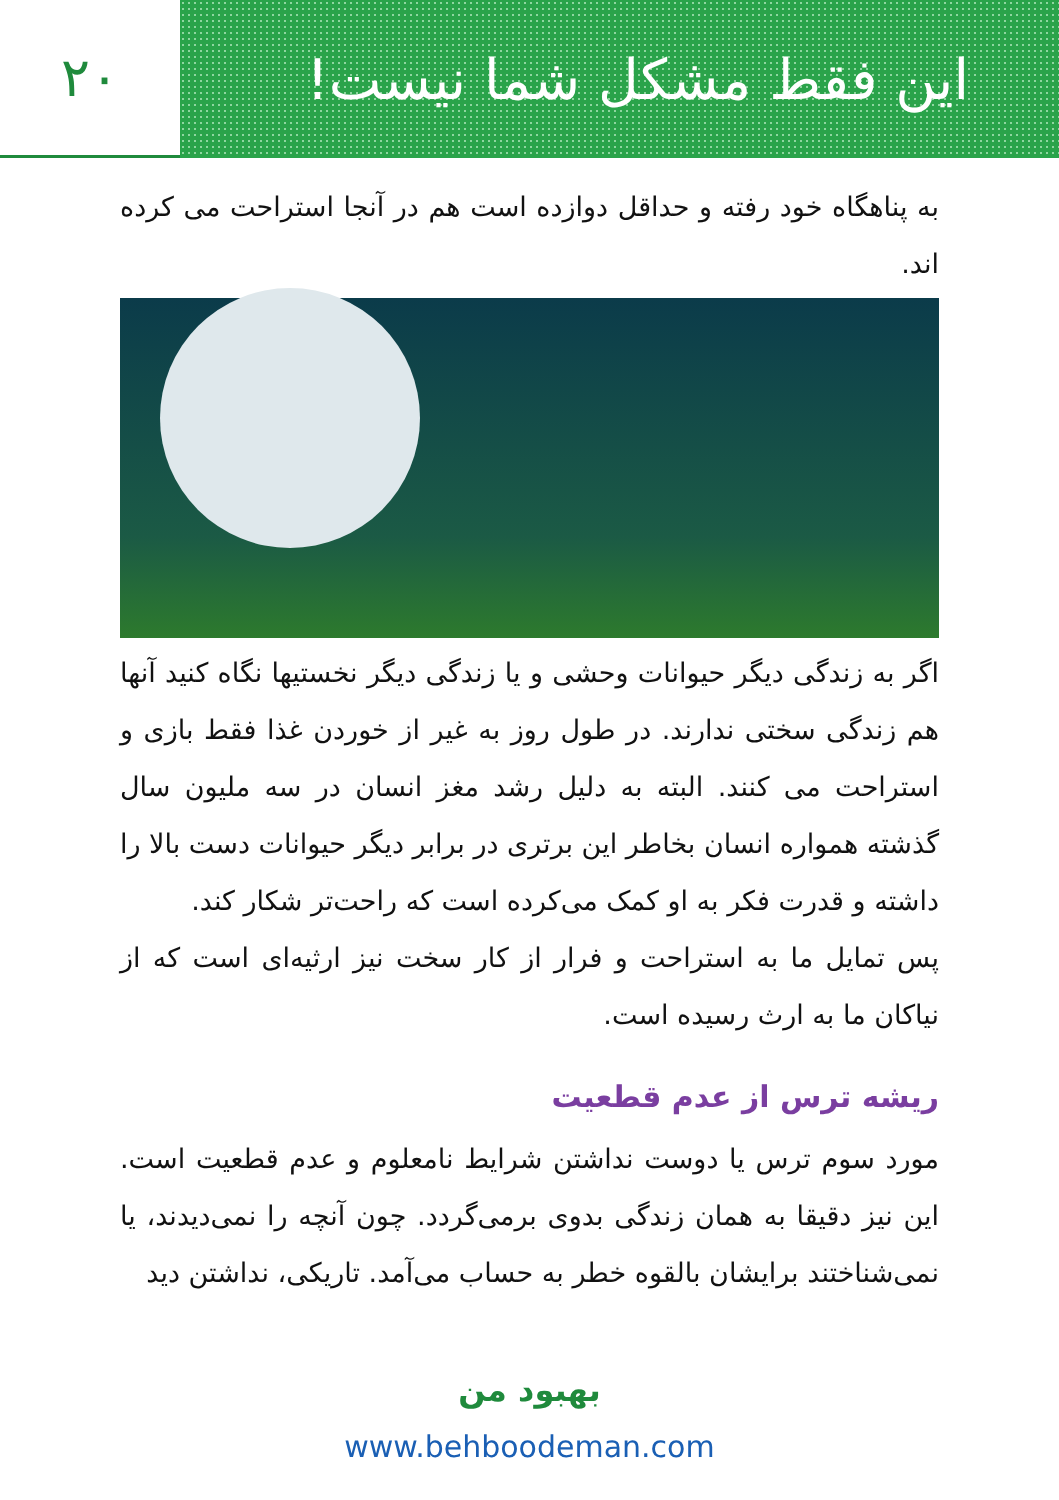این فقط مشکل شما نیست! ۲۰
به پناهگاه خود رفته و حداقل دوازده است هم در آنجا استراحت می کرده اند.
اگر به زندگی دیگر حیوانات وحشی و یا زندگی دیگر نخستیها نگاه کنید آنها هم زندگی سختی ندارند. در طول روز به غیر از خوردن غذا فقط بازی و استراحت می کنند. البته به دلیل رشد مغز انسان در سه ملیون سال گذشته همواره انسان بخاطر این برتری در برابر دیگر حیوانات دست بالا را داشته و قدرت فکر به او کمک می‌کرده است که راحت‌تر شکار کند.
پس تمایل ما به استراحت و فرار از کار سخت نیز ارثیه‌ای است که از نیاکان ما به ارث رسیده است.
ریشه ترس از عدم قطعیت
مورد سوم ترس یا دوست نداشتن شرایط نامعلوم و عدم قطعیت است. این نیز دقیقا به همان زندگی بدوی برمی‌گردد. چون آنچه را نمی‌دیدند، یا نمی‌شناختند برایشان بالقوه خطر به حساب می‌آمد. تاریکی، نداشتن دید
بهبود من
www.behboodeman.com